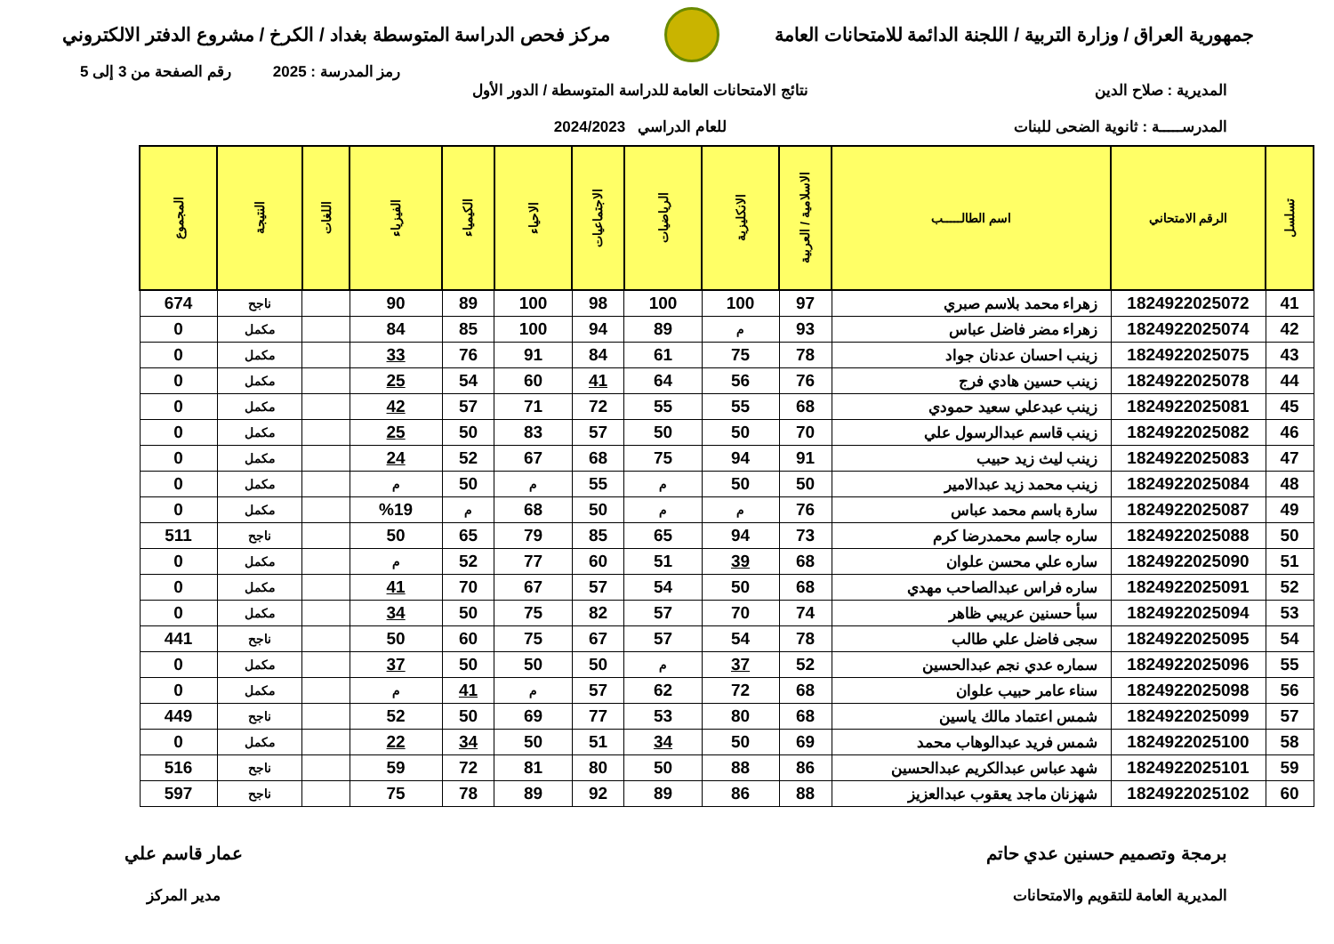جمهورية العراق / وزارة التربية / اللجنة الدائمة للامتحانات العامة
مركز فحص الدراسة المتوسطة بغداد / الكرخ / مشروع الدفتر الالكتروني
رمز المدرسة : 2025 رقم الصفحة من 3 إلى 5
المديرية : صلاح الدين
المدرســـــة : ثانوية الضحى للبنات
نتائج الامتحانات العامة للدراسة المتوسطة / الدور الأول
للعام الدراسي 2024/2023
| تسلسل | الرقم الامتحاني | اسم الطالـــــب | الاسلامية / العربية | الانكليزية | الرياضيات | الاجتماعيات | الاحياء | الكيمياء | الفيزياء | اللغات | النتيجة | المجموع |
| --- | --- | --- | --- | --- | --- | --- | --- | --- | --- | --- | --- | --- |
| 41 | 1824922025072 | زهراء محمد بلاسم صبري | 97 | 100 | 100 | 98 | 100 | 89 | 90 | | ناجح | 674 |
| 42 | 1824922025074 | زهراء مضر فاضل عباس | 93 | م | 89 | 94 | 100 | 85 | 84 | | مكمل | 0 |
| 43 | 1824922025075 | زينب احسان عدنان جواد | 78 | 75 | 61 | 84 | 91 | 76 | 33 | | مكمل | 0 |
| 44 | 1824922025078 | زينب حسين هادي فرج | 76 | 56 | 64 | 41 | 60 | 54 | 25 | | مكمل | 0 |
| 45 | 1824922025081 | زينب عبدعلي سعيد حمودي | 68 | 55 | 55 | 72 | 71 | 57 | 42 | | مكمل | 0 |
| 46 | 1824922025082 | زينب قاسم عبدالرسول علي | 70 | 50 | 50 | 57 | 83 | 50 | 25 | | مكمل | 0 |
| 47 | 1824922025083 | زينب ليث زيد حبيب | 91 | 94 | 75 | 68 | 67 | 52 | 24 | | مكمل | 0 |
| 48 | 1824922025084 | زينب محمد زيد عبدالامير | 50 | 50 | م | 55 | م | 50 | م | | مكمل | 0 |
| 49 | 1824922025087 | سارة باسم محمد عباس | 76 | م | م | 50 | 68 | م | %19 | | مكمل | 0 |
| 50 | 1824922025088 | ساره جاسم محمدرضا كرم | 73 | 94 | 65 | 85 | 79 | 65 | 50 | | ناجح | 511 |
| 51 | 1824922025090 | ساره علي محسن علوان | 68 | 39 | 51 | 60 | 77 | 52 | م | | مكمل | 0 |
| 52 | 1824922025091 | ساره فراس عبدالصاحب مهدي | 68 | 50 | 54 | 57 | 67 | 70 | 41 | | مكمل | 0 |
| 53 | 1824922025094 | سبأ حسنين عريبي ظاهر | 74 | 70 | 57 | 82 | 75 | 50 | 34 | | مكمل | 0 |
| 54 | 1824922025095 | سجى فاضل علي طالب | 78 | 54 | 57 | 67 | 75 | 60 | 50 | | ناجح | 441 |
| 55 | 1824922025096 | سماره عدي نجم عبدالحسين | 52 | 37 | م | 50 | 50 | 50 | 37 | | مكمل | 0 |
| 56 | 1824922025098 | سناء عامر حبيب علوان | 68 | 72 | 62 | 57 | م | 41 | م | | مكمل | 0 |
| 57 | 1824922025099 | شمس اعتماد مالك ياسين | 68 | 80 | 53 | 77 | 69 | 50 | 52 | | ناجح | 449 |
| 58 | 1824922025100 | شمس فريد عبدالوهاب محمد | 69 | 50 | 34 | 51 | 50 | 34 | 22 | | مكمل | 0 |
| 59 | 1824922025101 | شهد عباس عبدالكريم عبدالحسين | 86 | 88 | 50 | 80 | 81 | 72 | 59 | | ناجح | 516 |
| 60 | 1824922025102 | شهزنان ماجد يعقوب عبدالعزيز | 88 | 86 | 89 | 92 | 89 | 78 | 75 | | ناجح | 597 |
برمجة وتصميم حسنين عدي حاتم
المديرية العامة للتقويم والامتحانات
عمار قاسم علي
مدير المركز